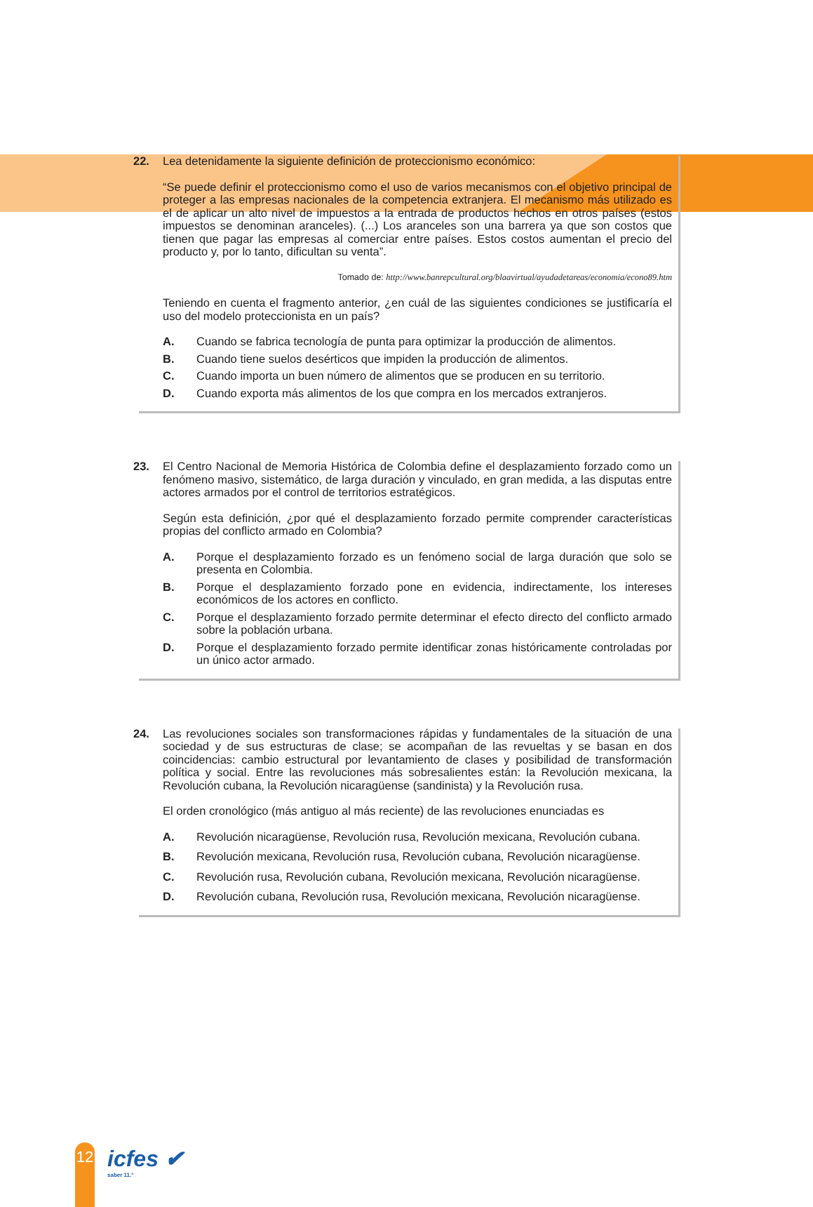22. Lea detenidamente la siguiente definición de proteccionismo económico:
“Se puede definir el proteccionismo como el uso de varios mecanismos con el objetivo principal de proteger a las empresas nacionales de la competencia extranjera. El mecanismo más utilizado es el de aplicar un alto nivel de impuestos a la entrada de productos hechos en otros países (estos impuestos se denominan aranceles). (...) Los aranceles son una barrera ya que son costos que tienen que pagar las empresas al comerciar entre países. Estos costos aumentan el precio del producto y, por lo tanto, dificultan su venta”.
Tomado de: http://www.banrepcultural.org/blaavirtual/ayudadetareas/economia/econo89.htm
Teniendo en cuenta el fragmento anterior, ¿en cuál de las siguientes condiciones se justificaría el uso del modelo proteccionista en un país?
A. Cuando se fabrica tecnología de punta para optimizar la producción de alimentos.
B. Cuando tiene suelos desérticos que impiden la producción de alimentos.
C. Cuando importa un buen número de alimentos que se producen en su territorio.
D. Cuando exporta más alimentos de los que compra en los mercados extranjeros.
23. El Centro Nacional de Memoria Histórica de Colombia define el desplazamiento forzado como un fenómeno masivo, sistemático, de larga duración y vinculado, en gran medida, a las disputas entre actores armados por el control de territorios estratégicos.
Según esta definición, ¿por qué el desplazamiento forzado permite comprender características propias del conflicto armado en Colombia?
A. Porque el desplazamiento forzado es un fenómeno social de larga duración que solo se presenta en Colombia.
B. Porque el desplazamiento forzado pone en evidencia, indirectamente, los intereses económicos de los actores en conflicto.
C. Porque el desplazamiento forzado permite determinar el efecto directo del conflicto armado sobre la población urbana.
D. Porque el desplazamiento forzado permite identificar zonas históricamente controladas por un único actor armado.
24. Las revoluciones sociales son transformaciones rápidas y fundamentales de la situación de una sociedad y de sus estructuras de clase; se acompañan de las revueltas y se basan en dos coincidencias: cambio estructural por levantamiento de clases y posibilidad de transformación política y social. Entre las revoluciones más sobresalientes están: la Revolución mexicana, la Revolución cubana, la Revolución nicaragüense (sandinista) y la Revolución rusa.
El orden cronológico (más antiguo al más reciente) de las revoluciones enunciadas es
A. Revolución nicaragüense, Revolución rusa, Revolución mexicana, Revolución cubana.
B. Revolución mexicana, Revolución rusa, Revolución cubana, Revolución nicaragüense.
C. Revolución rusa, Revolución cubana, Revolución mexicana, Revolución nicaragüense.
D. Revolución cubana, Revolución rusa, Revolución mexicana, Revolución nicaragüense.
12 icfes ✔
saber 11.°